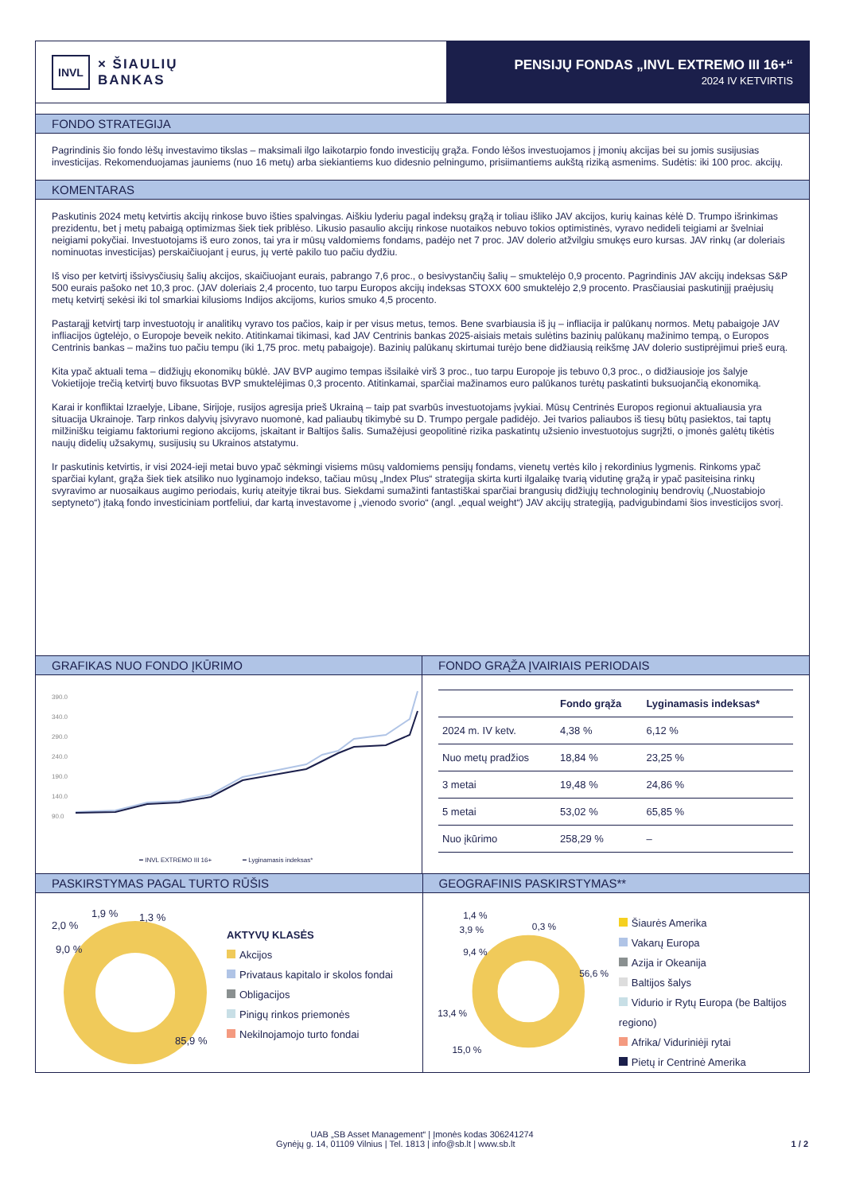INVL × ŠIAULIŲ
BANKAS
PENSIJŲ FONDAS „INVL EXTREMO III 16+“2024 IV KETVIRTIS
FONDO STRATEGIJA
Pagrindinis šio fondo lėšų investavimo tikslas – maksimali ilgo laikotarpio fondo investicijų grąža. Fondo lėšos investuojamos į įmonių akcijas bei su jomis susijusias investicijas. Rekomenduojamas jauniems (nuo 16 metų) arba siekiantiems kuo didesnio pelningumo, prisiimantiems aukštą riziką asmenims. Sudėtis: iki 100 proc. akcijų.
KOMENTARAS
Paskutinis 2024 metų ketvirtis akcijų rinkose buvo išties spalvingas. Aiškiu lyderiu pagal indeksų grąžą ir toliau išliko JAV akcijos, kurių kainas kėlė D. Trumpo išrinkimas prezidentu, bet į metų pabaigą optimizmas šiek tiek priblėso. Likusio pasaulio akcijų rinkose nuotaikos nebuvo tokios optimistinės, vyravo nedideli teigiami ar švelniai neigiami pokyčiai. Investuotojams iš euro zonos, tai yra ir mūsų valdomiems fondams, padėjo net 7 proc. JAV dolerio atžvilgiu smukęs euro kursas. JAV rinkų (ar doleriais nominuotas investicijas) perskaičiuojant į eurus, jų vertė pakilo tuo pačiu dydžiu.
Iš viso per ketvirtį išsivysčiusių šalių akcijos, skaičiuojant eurais, pabrango 7,6 proc., o besivystančių šalių – smuktelėjo 0,9 procento. Pagrindinis JAV akcijų indeksas S&P 500 eurais pašoko net 10,3 proc. (JAV doleriais 2,4 procento, tuo tarpu Europos akcijų indeksas STOXX 600 smuktelėjo 2,9 procento. Prasčiausiai paskutinįjį praėjusių metų ketvirtį sekėsi iki tol smarkiai kilusioms Indijos akcijoms, kurios smuko 4,5 procento.
Pastarąjį ketvirtį tarp investuotojų ir analitikų vyravo tos pačios, kaip ir per visus metus, temos. Bene svarbiausia iš jų – infliacija ir palūkanų normos. Metų pabaigoje JAV infliacijos ūgtelėjo, o Europoje beveik nekito. Atitinkamai tikimasi, kad JAV Centrinis bankas 2025-aisiais metais sulėtins bazinių palūkanų mažinimo tempą, o Europos Centrinis bankas – mažins tuo pačiu tempu (iki 1,75 proc. metų pabaigoje). Bazinių palūkanų skirtumai turėjo bene didžiausią reikšmę JAV dolerio sustiprėjimui prieš eurą.
Kita ypač aktuali tema – didžiųjų ekonomikų būklė. JAV BVP augimo tempas išsilaikė virš 3 proc., tuo tarpu Europoje jis tebuvo 0,3 proc., o didžiausioje jos šalyje Vokietijoje trečią ketvirtį buvo fiksuotas BVP smuktelėjimas 0,3 procento. Atitinkamai, sparčiai mažinamos euro palūkanos turėtų paskatinti buksuojančią ekonomiką.
Karai ir konfliktai Izraelyje, Libane, Sirijoje, rusijos agresija prieš Ukrainą – taip pat svarbūs investuotojams įvykiai. Mūsų Centrinės Europos regionui aktualiausia yra situacija Ukrainoje. Tarp rinkos dalyvių įsivyravo nuomonė, kad paliaubų tikimybė su D. Trumpo pergale padidėjo. Jei tvarios paliaubos iš tiesų būtų pasiektos, tai taptų milžinišku teigiamu faktoriumi regiono akcijoms, įskaitant ir Baltijos šalis. Sumažėjusi geopolitinė rizika paskatintų užsienio investuotojus sugrįžti, o įmonės galėtų tikėtis naujų didelių užsakymų, susijusių su Ukrainos atstatymu.
Ir paskutinis ketvirtis, ir visi 2024-ieji metai buvo ypač sėkmingi visiems mūsų valdomiems pensijų fondams, vienetų vertės kilo į rekordinius lygmenis. Rinkoms ypač sparčiai kylant, grąža šiek tiek atsiliko nuo lyginamojo indekso, tačiau mūsų „Index Plus“ strategija skirta kurti ilgalaikę tvarią vidutinę grąžą ir ypač pasiteisina rinkų svyravimo ar nuosaikaus augimo periodais, kurių ateityje tikrai bus. Siekdami sumažinti fantastiškai sparčiai brangusių didžiųjų technologinių bendrovių („Nuostabiojo septyneto“) įtaką fondo investiciniam portfeliui, dar kartą investavome į „vienodo svorio“ (angl. „equal weight“) JAV akcijų strategiją, padvigubindami šios investicijos svorį.
GRAFIKAS NUO FONDO ĮKŪRIMO
390.0
340.0
290.0
240.0
190.0
140.0
90.0
━ INVL EXTREMO III 16+
━ Lyginamasis indeksas*
FONDO GRĄŽA ĮVAIRIAIS PERIODAIS
| | Fondo grąža | Lyginamasis indeksas* |
| --- | --- | --- |
| 2024 m. IV ketv. | 4,38 % | 6,12 % |
| Nuo metų pradžios | 18,84 % | 23,25 % |
| 3 metai | 19,48 % | 24,86 % |
| 5 metai | 53,02 % | 65,85 % |
| Nuo įkūrimo | 258,29 % | – |
PASKIRSTYMAS PAGAL TURTO RŪŠIS
2,0 %
1,9 %
1,3 %
9,0 %
85,9 %
AKTYVŲ KLASĖS
Akcijos
Privataus kapitalo ir skolos fondai
Obligacijos
Pinigų rinkos priemonės
Nekilnojamojo turto fondai
GEOGRAFINIS PASKIRSTYMAS**
1,4 %
3,9 %
0,3 %
9,4 %
56,6 %
13,4 %
15,0 %
Šiaurės Amerika
Vakarų Europa
Azija ir Okeanija
Baltijos šalys
Vidurio ir Rytų Europa (be Baltijos regiono)
Afrika/ Viduriniėji rytai
Pietų ir Centrinė Amerika
UAB „SB Asset Management“ | Įmonės kodas 306241274
Gynėjų g. 14, 01109 Vilnius | Tel. 1813 | info@sb.lt | www.sb.lt 1 / 2